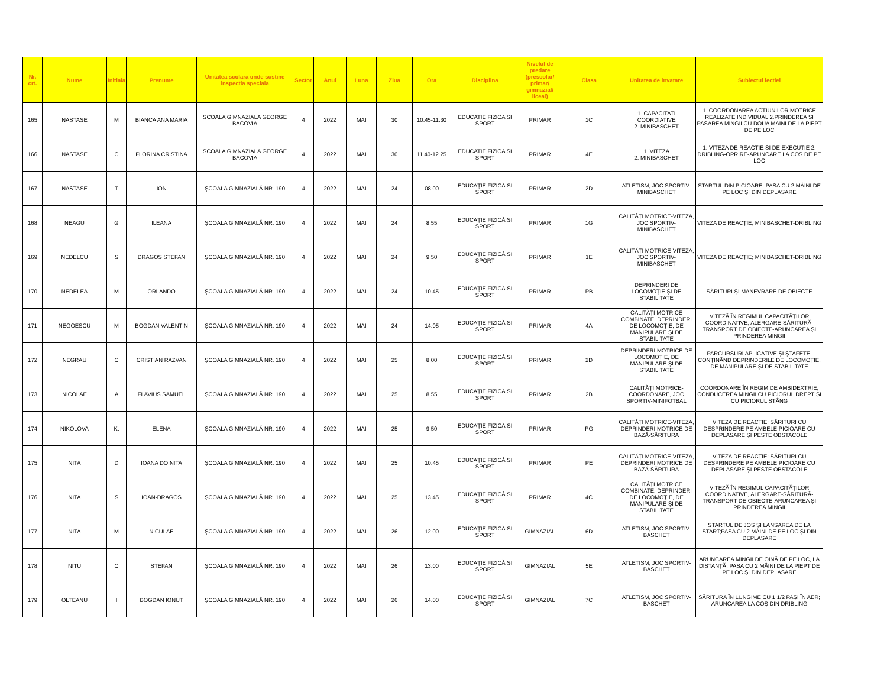| Nr. crt. | Nume | Initiala | Prenume | Unitatea scolara unde sustine inspectia speciala | Sector | Anul | Luna | Ziua | Ora | Disciplina | Nivelul de predare (prescolar/ primar/ gimnazial/ liceal) | Clasa | Unitatea de invatare | Subiectul lectiei |
| --- | --- | --- | --- | --- | --- | --- | --- | --- | --- | --- | --- | --- | --- | --- |
| 165 | NASTASE | M | BIANCA ANA MARIA | SCOALA GIMNAZIALA GEORGE BACOVIA | 4 | 2022 | MAI | 30 | 10.45-11.30 | EDUCATIE FIZICA SI SPORT | PRIMAR | 1C | 1. CAPACITATI COORDIATIVE 2. MINIBASCHET | 1. COORDONAREA ACTIUNILOR MOTRICE REALIZATE INDIVIDUAL 2.PRINDEREA SI PASAREA MINGII CU DOUA MAINI DE LA PIEPT DE PE LOC |
| 166 | NASTASE | C | FLORINA CRISTINA | SCOALA GIMNAZIALA GEORGE BACOVIA | 4 | 2022 | MAI | 30 | 11.40-12.25 | EDUCATIE FIZICA SI SPORT | PRIMAR | 4E | 1. VITEZA 2. MINIBASCHET | 1. VITEZA DE REACTIE SI DE EXECUTIE 2. DRIBLING-OPRIRE-ARUNCARE LA COS DE PE LOC |
| 167 | NASTASE | T | ION | ȘCOALA GIMNAZIALĂ NR. 190 | 4 | 2022 | MAI | 24 | 08.00 | EDUCAȚIE FIZICĂ ȘI SPORT | PRIMAR | 2D | ATLETISM, JOC SPORTIV-MINIBASCHET | STARTUL DIN PICIOARE; PASA CU 2 MÂINI DE PE LOC ȘI DIN DEPLASARE |
| 168 | NEAGU | G | ILEANA | ȘCOALA GIMNAZIALĂ NR. 190 | 4 | 2022 | MAI | 24 | 8.55 | EDUCAȚIE FIZICĂ ȘI SPORT | PRIMAR | 1G | CALITĂȚI MOTRICE-VITEZA, JOC SPORTIV-MINIBASCHET | VITEZA DE REACȚIE; MINIBASCHET-DRIBLING |
| 169 | NEDELCU | S | DRAGOS STEFAN | ȘCOALA GIMNAZIALĂ NR. 190 | 4 | 2022 | MAI | 24 | 9.50 | EDUCAȚIE FIZICĂ ȘI SPORT | PRIMAR | 1E | CALITĂȚI MOTRICE-VITEZA, JOC SPORTIV-MINIBASCHET | VITEZA DE REACȚIE; MINIBASCHET-DRIBLING |
| 170 | NEDELEA | M | ORLANDO | ȘCOALA GIMNAZIALĂ NR. 190 | 4 | 2022 | MAI | 24 | 10.45 | EDUCAȚIE FIZICĂ ȘI SPORT | PRIMAR | PB | DEPRINDERI DE LOCOMOȚIE ȘI DE STABILITATE | SĂRITURI ȘI MANEVRARE DE OBIECTE |
| 171 | NEGOESCU | M | BOGDAN VALENTIN | ȘCOALA GIMNAZIALĂ NR. 190 | 4 | 2022 | MAI | 24 | 14.05 | EDUCAȚIE FIZICĂ ȘI SPORT | PRIMAR | 4A | CALITĂȚI MOTRICE COMBINATE, DEPRINDERI DE LOCOMOȚIE, DE MANIPULARE ȘI DE STABILITATE | VITEZĂ ÎN REGIMUL CAPACITĂȚILOR COORDINATIVE, ALERGARE-SĂRITURĂ-TRANSPORT DE OBIECTE-ARUNCAREA ȘI PRINDEREA MINGII |
| 172 | NEGRAU | C | CRISTIAN RAZVAN | ȘCOALA GIMNAZIALĂ NR. 190 | 4 | 2022 | MAI | 25 | 8.00 | EDUCAȚIE FIZICĂ ȘI SPORT | PRIMAR | 2D | DEPRINDERI MOTRICE DE LOCOMOȚIE, DE MANIPULARE ȘI DE STABILITATE | PARCURSURI APLICATIVE ȘI ȘTAFETE, CONȚINÂND DEPRINDERILE DE LOCOMOȚIE, DE MANIPULARE ȘI DE STABILITATE |
| 173 | NICOLAE | A | FLAVIUS SAMUEL | ȘCOALA GIMNAZIALĂ NR. 190 | 4 | 2022 | MAI | 25 | 8.55 | EDUCAȚIE FIZICĂ ȘI SPORT | PRIMAR | 2B | CALITĂȚI MOTRICE-COORDONARE, JOC SPORTIV-MINIFOTBAL | COORDONARE ÎN REGIM DE AMBIDEXTRIE, CONDUCEREA MINGII CU PICIORUL DREPT ȘI CU PICIORUL STÂNG |
| 174 | NIKOLOVA | K. | ELENA | ȘCOALA GIMNAZIALĂ NR. 190 | 4 | 2022 | MAI | 25 | 9.50 | EDUCAȚIE FIZICĂ ȘI SPORT | PRIMAR | PG | CALITĂȚI MOTRICE-VITEZA, DEPRINDERI MOTRICE DE BAZĂ-SĂRITURA | VITEZA DE REACȚIE; SĂRITURI CU DESPRINDERE PE AMBELE PICIOARE CU DEPLASARE ȘI PESTE OBSTACOLE |
| 175 | NITA | D | IOANA DOINITA | ȘCOALA GIMNAZIALĂ NR. 190 | 4 | 2022 | MAI | 25 | 10.45 | EDUCAȚIE FIZICĂ ȘI SPORT | PRIMAR | PE | CALITĂȚI MOTRICE-VITEZA, DEPRINDERI MOTRICE DE BAZĂ-SĂRITURA | VITEZA DE REACȚIE; SĂRITURI CU DESPRINDERE PE AMBELE PICIOARE CU DEPLASARE ȘI PESTE OBSTACOLE |
| 176 | NITA | S | IOAN-DRAGOS | ȘCOALA GIMNAZIALĂ NR. 190 | 4 | 2022 | MAI | 25 | 13.45 | EDUCAȚIE FIZICĂ ȘI SPORT | PRIMAR | 4C | CALITĂȚI MOTRICE COMBINATE, DEPRINDERI DE LOCOMOȚIE, DE MANIPULARE ȘI DE STABILITATE | VITEZĂ ÎN REGIMUL CAPACITĂȚILOR COORDINATIVE, ALERGARE-SĂRITURĂ-TRANSPORT DE OBIECTE-ARUNCAREA ȘI PRINDEREA MINGII |
| 177 | NITA | M | NICULAE | ȘCOALA GIMNAZIALĂ NR. 190 | 4 | 2022 | MAI | 26 | 12.00 | EDUCAȚIE FIZICĂ ȘI SPORT | GIMNAZIAL | 6D | ATLETISM, JOC SPORTIV-BASCHET | STARTUL DE JOS ȘI LANSAREA DE LA START;PASA CU 2 MÂINI DE PE LOC ȘI DIN DEPLASARE |
| 178 | NITU | C | STEFAN | ȘCOALA GIMNAZIALĂ NR. 190 | 4 | 2022 | MAI | 26 | 13.00 | EDUCAȚIE FIZICĂ ȘI SPORT | GIMNAZIAL | 5E | ATLETISM, JOC SPORTIV-BASCHET | ARUNCAREA MINGII DE OINĂ DE PE LOC, LA DISTANȚĂ; PASA CU 2 MÂINI DE LA PIEPT DE PE LOC ȘI DIN DEPLASARE |
| 179 | OLTEANU | I | BOGDAN IONUT | ȘCOALA GIMNAZIALĂ NR. 190 | 4 | 2022 | MAI | 26 | 14.00 | EDUCAȚIE FIZICĂ ȘI SPORT | GIMNAZIAL | 7C | ATLETISM, JOC SPORTIV-BASCHET | SĂRITURA ÎN LUNGIME CU 1 1/2 PAȘI ÎN AER; ARUNCAREA LA COȘ DIN DRIBLING |